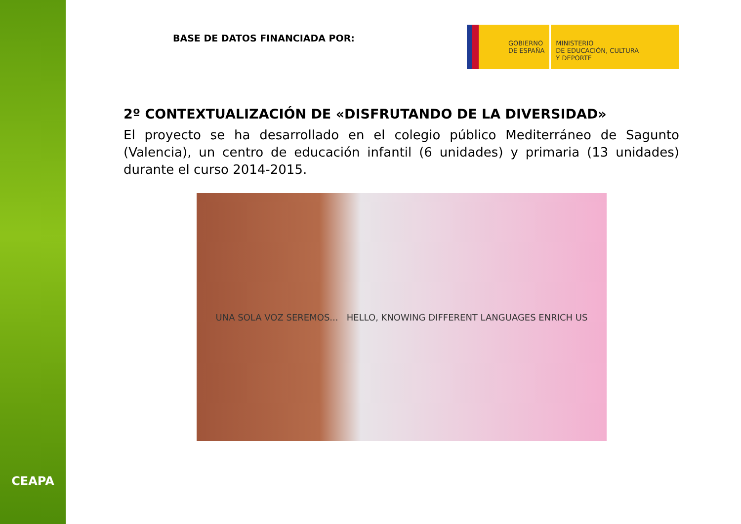CEAPA
BASE DE DATOS FINANCIADA POR:
GOBIERNO
DE ESPAÑA
MINISTERIO
DE EDUCACIÓN, CULTURA
Y DEPORTE
2º CONTEXTUALIZACIÓN DE «DISFRUTANDO DE LA DIVERSIDAD»
El proyecto se ha desarrollado en el colegio público Mediterráneo de Sagunto (Valencia), un centro de educación infantil (6 unidades) y primaria (13 unidades) durante el curso 2014-2015.
UNA SOLA VOZ SEREMOS... HELLO, KNOWING DIFFERENT LANGUAGES ENRICH US